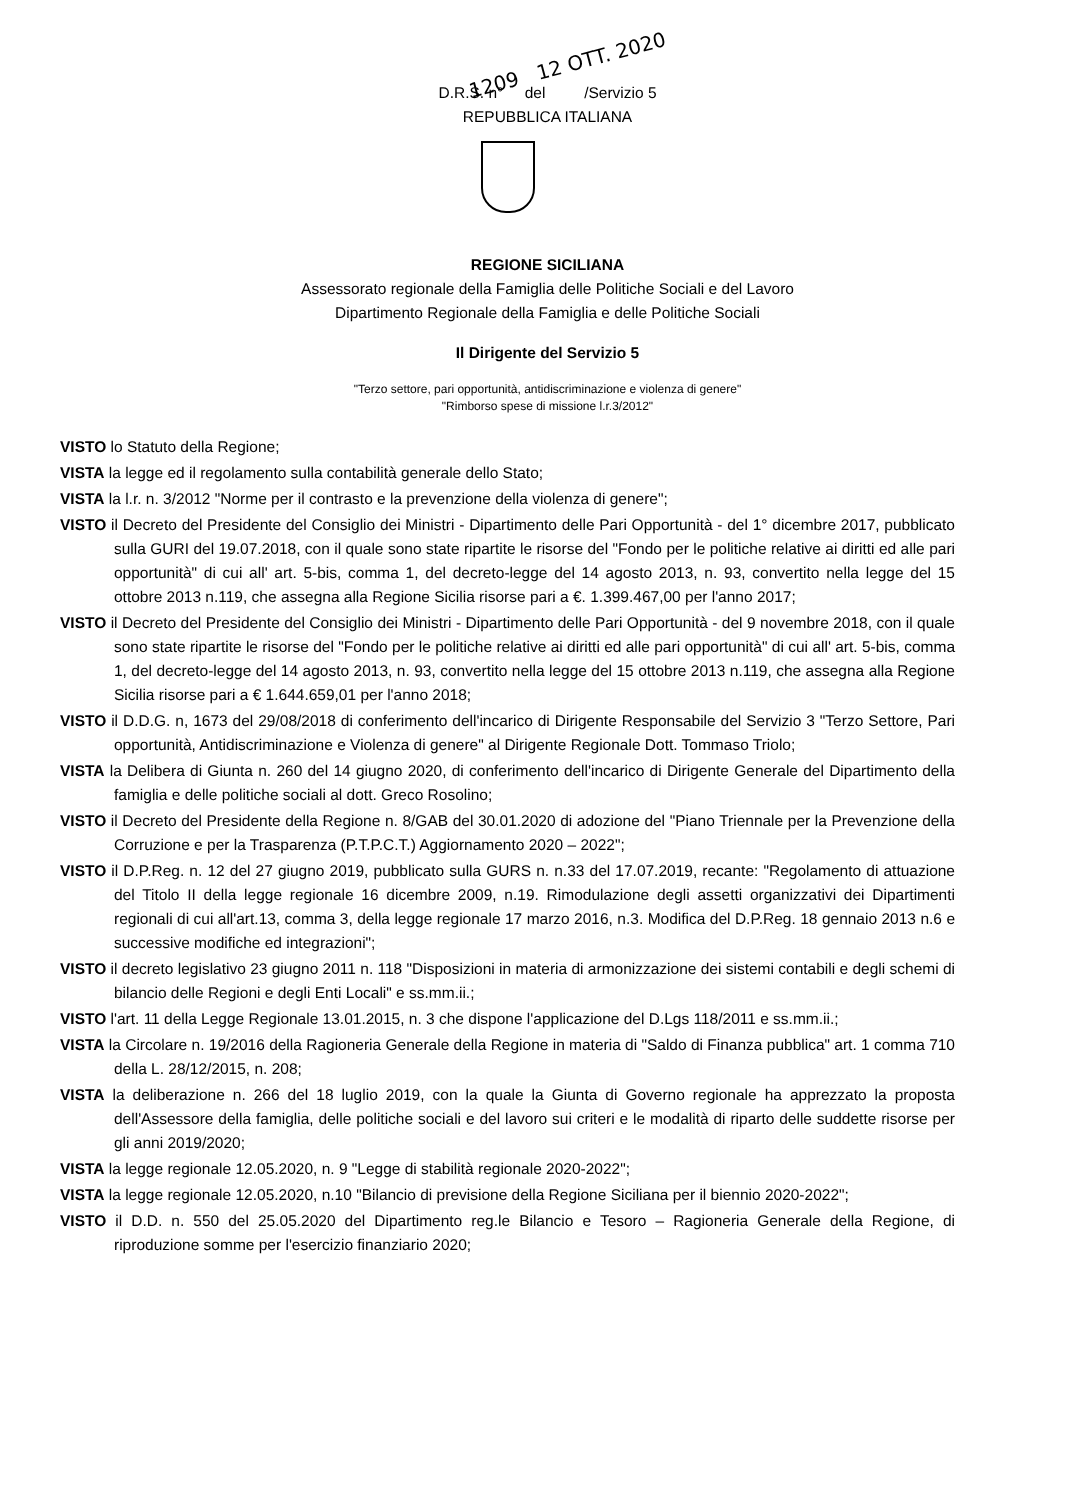1209 12 OTT. 2020
D.R.S. n° del /Servizio 5
REPUBBLICA ITALIANA
REGIONE SICILIANA
Assessorato regionale della Famiglia delle Politiche Sociali e del Lavoro
Dipartimento Regionale della Famiglia e delle Politiche Sociali
Il Dirigente del Servizio 5
"Terzo settore, pari opportunità, antidiscriminazione e violenza di genere"
"Rimborso spese di missione l.r.3/2012"
VISTO lo Statuto della Regione;
VISTA la legge ed il regolamento sulla contabilità generale dello Stato;
VISTA la l.r. n. 3/2012 "Norme per il contrasto e la prevenzione della violenza di genere";
VISTO il Decreto del Presidente del Consiglio dei Ministri - Dipartimento delle Pari Opportunità - del 1° dicembre 2017, pubblicato sulla GURI del 19.07.2018, con il quale sono state ripartite le risorse del "Fondo per le politiche relative ai diritti ed alle pari opportunità" di cui all' art. 5-bis, comma 1, del decreto-legge del 14 agosto 2013, n. 93, convertito nella legge del 15 ottobre 2013 n.119, che assegna alla Regione Sicilia risorse pari a €. 1.399.467,00 per l'anno 2017;
VISTO il Decreto del Presidente del Consiglio dei Ministri - Dipartimento delle Pari Opportunità - del 9 novembre 2018, con il quale sono state ripartite le risorse del "Fondo per le politiche relative ai diritti ed alle pari opportunità" di cui all' art. 5-bis, comma 1, del decreto-legge del 14 agosto 2013, n. 93, convertito nella legge del 15 ottobre 2013 n.119, che assegna alla Regione Sicilia risorse pari a € 1.644.659,01 per l'anno 2018;
VISTO il D.D.G. n, 1673 del 29/08/2018 di conferimento dell'incarico di Dirigente Responsabile del Servizio 3 "Terzo Settore, Pari opportunità, Antidiscriminazione e Violenza di genere" al Dirigente Regionale Dott. Tommaso Triolo;
VISTA la Delibera di Giunta n. 260 del 14 giugno 2020, di conferimento dell'incarico di Dirigente Generale del Dipartimento della famiglia e delle politiche sociali al dott. Greco Rosolino;
VISTO il Decreto del Presidente della Regione n. 8/GAB del 30.01.2020 di adozione del "Piano Triennale per la Prevenzione della Corruzione e per la Trasparenza (P.T.P.C.T.) Aggiornamento 2020 – 2022";
VISTO il D.P.Reg. n. 12 del 27 giugno 2019, pubblicato sulla GURS n. n.33 del 17.07.2019, recante: "Regolamento di attuazione del Titolo II della legge regionale 16 dicembre 2009, n.19. Rimodulazione degli assetti organizzativi dei Dipartimenti regionali di cui all'art.13, comma 3, della legge regionale 17 marzo 2016, n.3. Modifica del D.P.Reg. 18 gennaio 2013 n.6 e successive modifiche ed integrazioni";
VISTO il decreto legislativo 23 giugno 2011 n. 118 "Disposizioni in materia di armonizzazione dei sistemi contabili e degli schemi di bilancio delle Regioni e degli Enti Locali" e ss.mm.ii.;
VISTO l'art. 11 della Legge Regionale 13.01.2015, n. 3 che dispone l'applicazione del D.Lgs 118/2011 e ss.mm.ii.;
VISTA la Circolare n. 19/2016 della Ragioneria Generale della Regione in materia di "Saldo di Finanza pubblica" art. 1 comma 710 della L. 28/12/2015, n. 208;
VISTA la deliberazione n. 266 del 18 luglio 2019, con la quale la Giunta di Governo regionale ha apprezzato la proposta dell'Assessore della famiglia, delle politiche sociali e del lavoro sui criteri e le modalità di riparto delle suddette risorse per gli anni 2019/2020;
VISTA la legge regionale 12.05.2020, n. 9 "Legge di stabilità regionale 2020-2022";
VISTA la legge regionale 12.05.2020, n.10 "Bilancio di previsione della Regione Siciliana per il biennio 2020-2022";
VISTO il D.D. n. 550 del 25.05.2020 del Dipartimento reg.le Bilancio e Tesoro – Ragioneria Generale della Regione, di riproduzione somme per l'esercizio finanziario 2020;